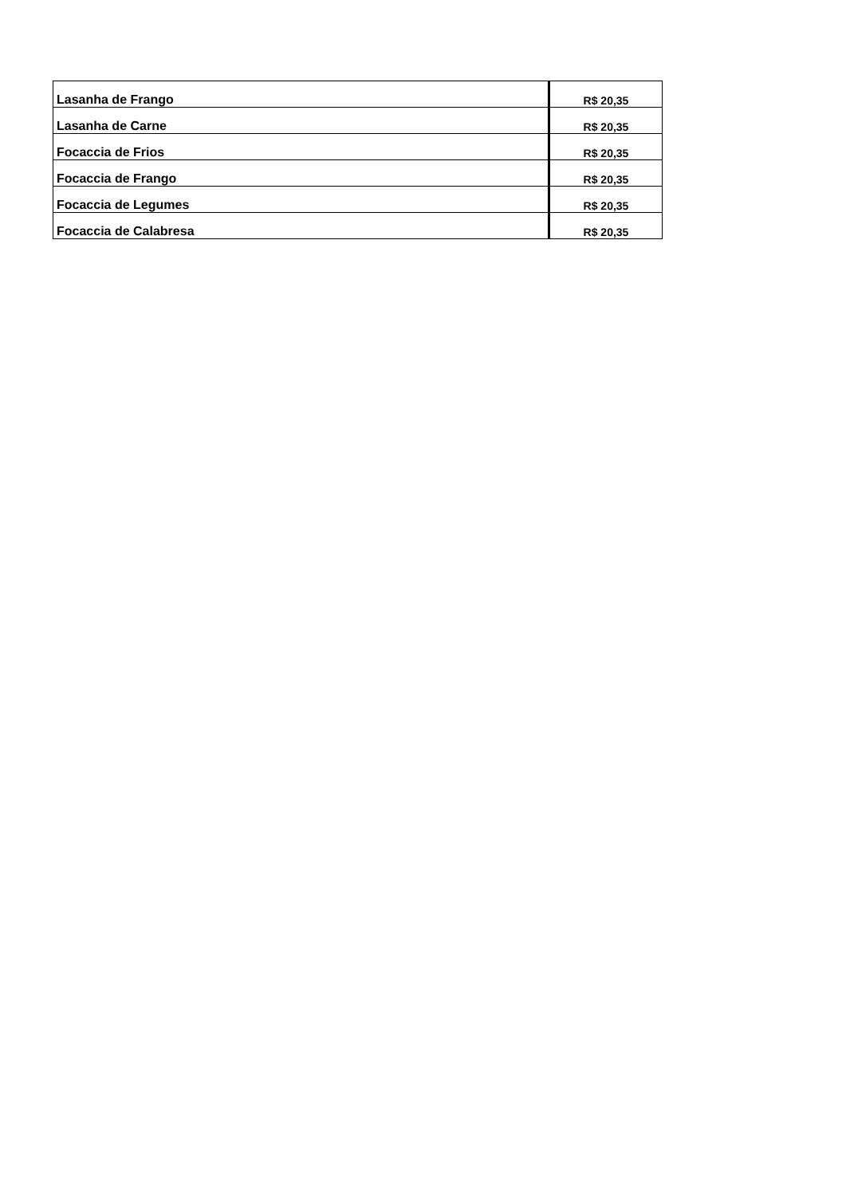| Lasanha de Frango | R$ 20,35 |
| Lasanha de Carne | R$ 20,35 |
| Focaccia de Frios | R$ 20,35 |
| Focaccia de Frango | R$ 20,35 |
| Focaccia de Legumes | R$ 20,35 |
| Focaccia de Calabresa | R$ 20,35 |